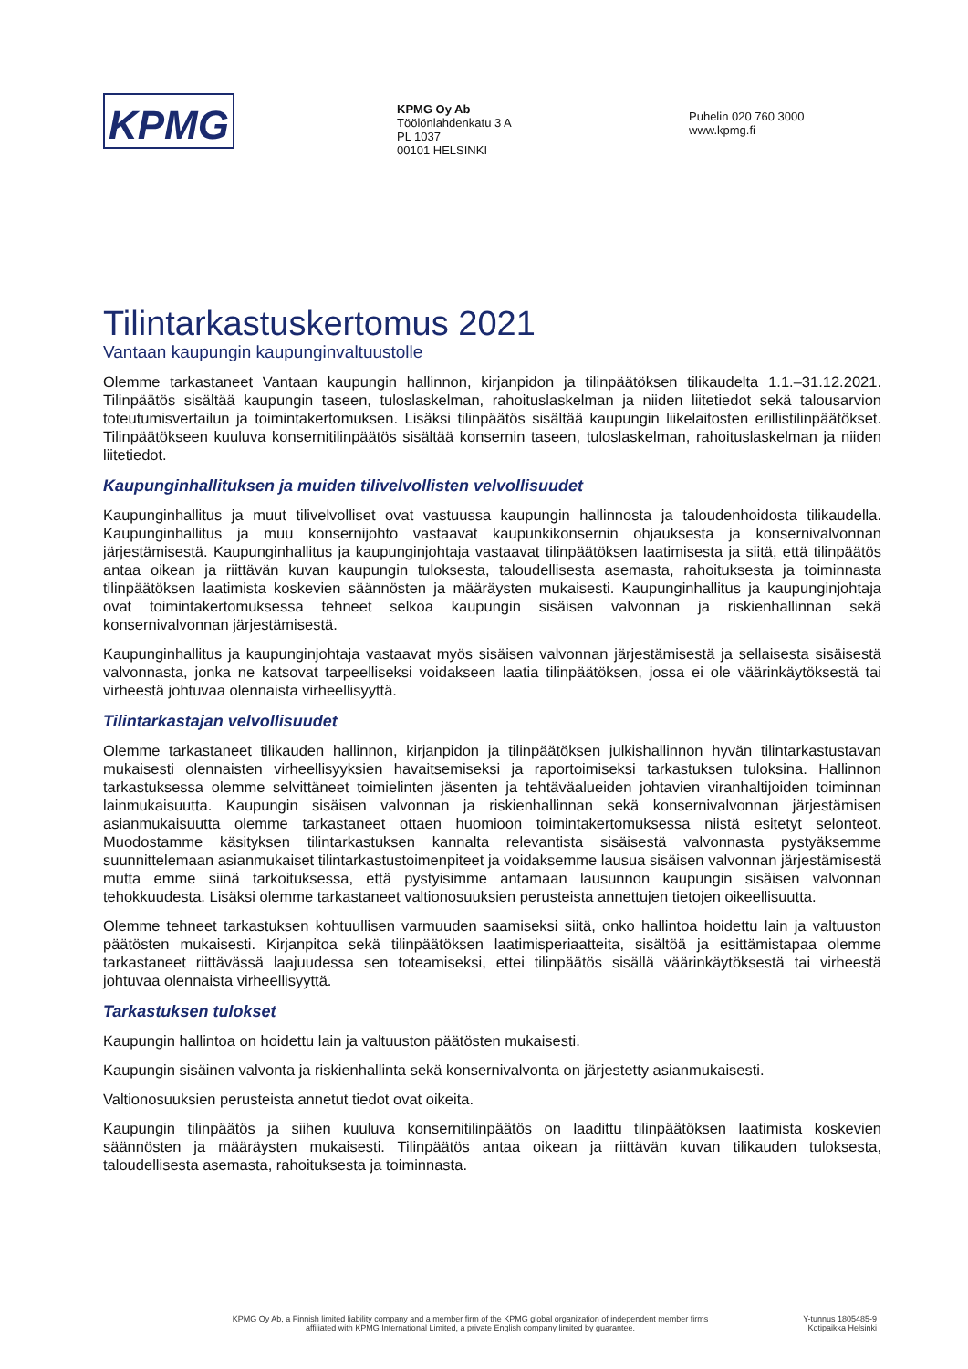KPMG
KPMG Oy Ab
Töölönlahdenkatu 3 A
PL 1037
00101 HELSINKI
Puhelin 020 760 3000
www.kpmg.fi
Tilintarkastuskertomus 2021
Vantaan kaupungin kaupunginvaltuustolle
Olemme tarkastaneet Vantaan kaupungin hallinnon, kirjanpidon ja tilinpäätöksen tilikaudelta 1.1.–31.12.2021. Tilinpäätös sisältää kaupungin taseen, tuloslaskelman, rahoituslaskelman ja niiden liitetiedot sekä talousarvion toteutumisvertailun ja toimintakertomuksen. Lisäksi tilinpäätös sisältää kaupungin liikelaitosten erillistilinpäätökset. Tilinpäätökseen kuuluva konsernitilinpäätös sisältää konsernin taseen, tuloslaskelman, rahoituslaskelman ja niiden liitetiedot.
Kaupunginhallituksen ja muiden tilivelvollisten velvollisuudet
Kaupunginhallitus ja muut tilivelvolliset ovat vastuussa kaupungin hallinnosta ja taloudenhoidosta tilikaudella. Kaupunginhallitus ja muu konsernijohto vastaavat kaupunkikonsernin ohjauksesta ja konsernivalvonnan järjestämisestä. Kaupunginhallitus ja kaupunginjohtaja vastaavat tilinpäätöksen laatimisesta ja siitä, että tilinpäätös antaa oikean ja riittävän kuvan kaupungin tuloksesta, taloudellisesta asemasta, rahoituksesta ja toiminnasta tilinpäätöksen laatimista koskevien säännösten ja määräysten mukaisesti. Kaupunginhallitus ja kaupunginjohtaja ovat toimintakertomuksessa tehneet selkoa kaupungin sisäisen valvonnan ja riskienhallinnan sekä konsernivalvonnan järjestämisestä.
Kaupunginhallitus ja kaupunginjohtaja vastaavat myös sisäisen valvonnan järjestämisestä ja sellaisesta sisäisestä valvonnasta, jonka ne katsovat tarpeelliseksi voidakseen laatia tilinpäätöksen, jossa ei ole väärinkäytöksestä tai virheestä johtuvaa olennaista virheellisyyttä.
Tilintarkastajan velvollisuudet
Olemme tarkastaneet tilikauden hallinnon, kirjanpidon ja tilinpäätöksen julkishallinnon hyvän tilintarkastustavan mukaisesti olennaisten virheellisyyksien havaitsemiseksi ja raportoimiseksi tarkastuksen tuloksina. Hallinnon tarkastuksessa olemme selvittäneet toimielinten jäsenten ja tehtäväalueiden johtavien viranhaltijoiden toiminnan lainmukaisuutta. Kaupungin sisäisen valvonnan ja riskienhallinnan sekä konsernivalvonnan järjestämisen asianmukaisuutta olemme tarkastaneet ottaen huomioon toimintakertomuksessa niistä esitetyt selonteot. Muodostamme käsityksen tilintarkastuksen kannalta relevantista sisäisestä valvonnasta pystyäksemme suunnittelemaan asianmukaiset tilintarkastustoimenpiteet ja voidaksemme lausua sisäisen valvonnan järjestämisestä mutta emme siinä tarkoituksessa, että pystyisimme antamaan lausunnon kaupungin sisäisen valvonnan tehokkuudesta. Lisäksi olemme tarkastaneet valtionosuuksien perusteista annettujen tietojen oikeellisuutta.
Olemme tehneet tarkastuksen kohtuullisen varmuuden saamiseksi siitä, onko hallintoa hoidettu lain ja valtuuston päätösten mukaisesti. Kirjanpitoa sekä tilinpäätöksen laatimisperiaatteita, sisältöä ja esittämistapaa olemme tarkastaneet riittävässä laajuudessa sen toteamiseksi, ettei tilinpäätös sisällä väärinkäytöksestä tai virheestä johtuvaa olennaista virheellisyyttä.
Tarkastuksen tulokset
Kaupungin hallintoa on hoidettu lain ja valtuuston päätösten mukaisesti.
Kaupungin sisäinen valvonta ja riskienhallinta sekä konsernivalvonta on järjestetty asianmukaisesti.
Valtionosuuksien perusteista annetut tiedot ovat oikeita.
Kaupungin tilinpäätös ja siihen kuuluva konsernitilinpäätös on laadittu tilinpäätöksen laatimista koskevien säännösten ja määräysten mukaisesti. Tilinpäätös antaa oikean ja riittävän kuvan tilikauden tuloksesta, taloudellisesta asemasta, rahoituksesta ja toiminnasta.
KPMG Oy Ab, a Finnish limited liability company and a member firm of the KPMG global organization of independent member firms
affiliated with KPMG International Limited, a private English company limited by guarantee.
Y-tunnus 1805485-9
Kotipaikka Helsinki